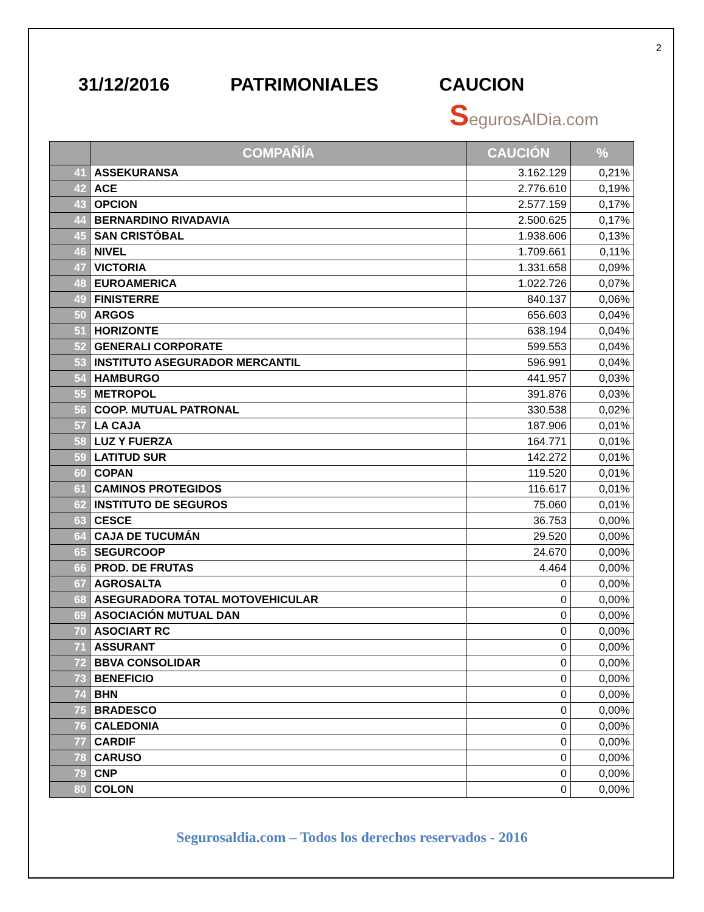2
31/12/2016 PATRIMONIALES CAUCION
SegurosAlDia.com
| | COMPAÑÍA | CAUCIÓN | % |
| --- | --- | --- | --- |
| 41 | ASSEKURANSA | 3.162.129 | 0,21% |
| 42 | ACE | 2.776.610 | 0,19% |
| 43 | OPCION | 2.577.159 | 0,17% |
| 44 | BERNARDINO RIVADAVIA | 2.500.625 | 0,17% |
| 45 | SAN CRISTÓBAL | 1.938.606 | 0,13% |
| 46 | NIVEL | 1.709.661 | 0,11% |
| 47 | VICTORIA | 1.331.658 | 0,09% |
| 48 | EUROAMERICA | 1.022.726 | 0,07% |
| 49 | FINISTERRE | 840.137 | 0,06% |
| 50 | ARGOS | 656.603 | 0,04% |
| 51 | HORIZONTE | 638.194 | 0,04% |
| 52 | GENERALI CORPORATE | 599.553 | 0,04% |
| 53 | INSTITUTO ASEGURADOR MERCANTIL | 596.991 | 0,04% |
| 54 | HAMBURGO | 441.957 | 0,03% |
| 55 | METROPOL | 391.876 | 0,03% |
| 56 | COOP. MUTUAL PATRONAL | 330.538 | 0,02% |
| 57 | LA CAJA | 187.906 | 0,01% |
| 58 | LUZ Y FUERZA | 164.771 | 0,01% |
| 59 | LATITUD SUR | 142.272 | 0,01% |
| 60 | COPAN | 119.520 | 0,01% |
| 61 | CAMINOS PROTEGIDOS | 116.617 | 0,01% |
| 62 | INSTITUTO DE SEGUROS | 75.060 | 0,01% |
| 63 | CESCE | 36.753 | 0,00% |
| 64 | CAJA DE TUCUMÁN | 29.520 | 0,00% |
| 65 | SEGURCOOP | 24.670 | 0,00% |
| 66 | PROD. DE FRUTAS | 4.464 | 0,00% |
| 67 | AGROSALTA | 0 | 0,00% |
| 68 | ASEGURADORA TOTAL MOTOVEHICULAR | 0 | 0,00% |
| 69 | ASOCIACIÓN MUTUAL DAN | 0 | 0,00% |
| 70 | ASOCIART RC | 0 | 0,00% |
| 71 | ASSURANT | 0 | 0,00% |
| 72 | BBVA CONSOLIDAR | 0 | 0,00% |
| 73 | BENEFICIO | 0 | 0,00% |
| 74 | BHN | 0 | 0,00% |
| 75 | BRADESCO | 0 | 0,00% |
| 76 | CALEDONIA | 0 | 0,00% |
| 77 | CARDIF | 0 | 0,00% |
| 78 | CARUSO | 0 | 0,00% |
| 79 | CNP | 0 | 0,00% |
| 80 | COLON | 0 | 0,00% |
Segurosaldia.com – Todos los derechos reservados - 2016